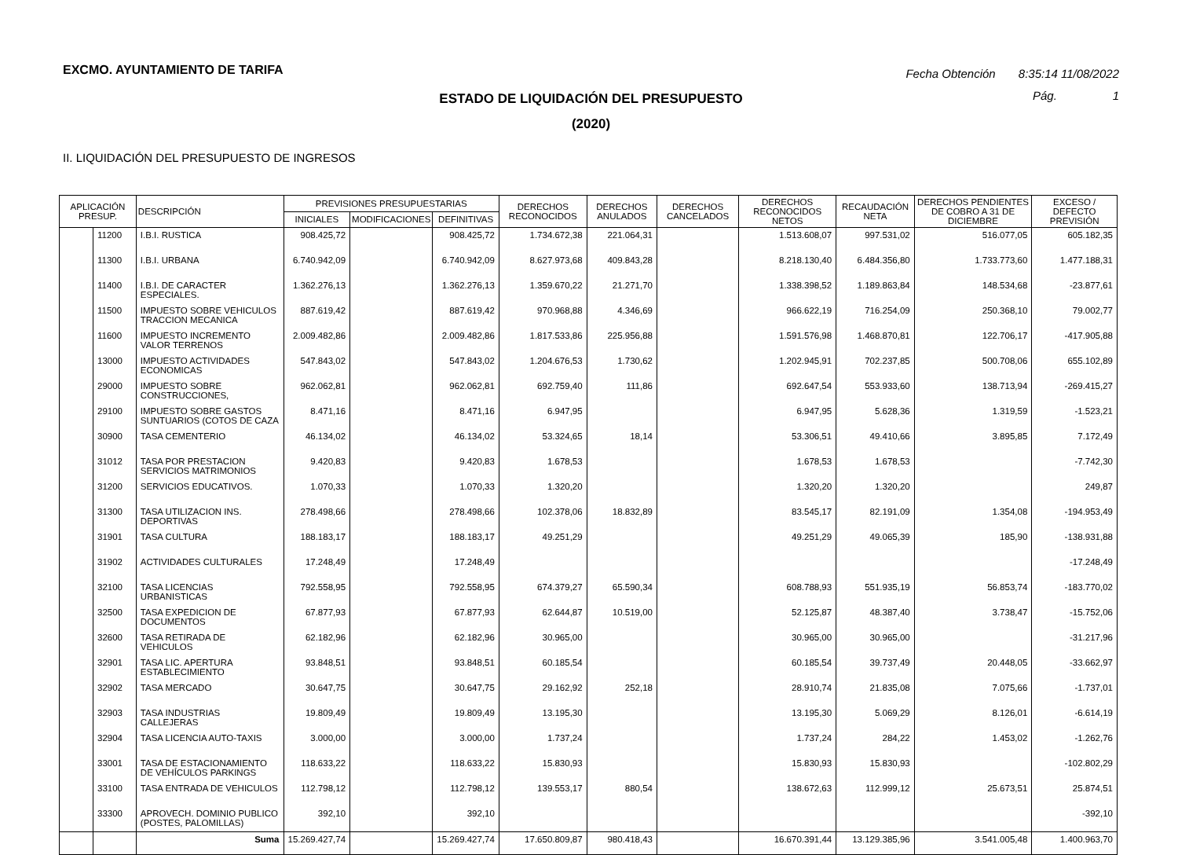EXCMO. AYUNTAMIENTO DE TARIFA
Fecha Obtención 8:35:14 11/08/2022
Pág. 1
ESTADO DE LIQUIDACIÓN DEL PRESUPUESTO
(2020)
II. LIQUIDACIÓN DEL PRESUPUESTO DE INGRESOS
| APLICACIÓN PRESUP. | | DESCRIPCIÓN | PREVISIONES PRESUPUESTARIAS | | | DERECHOS RECONOCIDOS | DERECHOS ANULADOS | DERECHOS CANCELADOS | DERECHOS RECONOCIDOS NETOS | RECAUDACIÓN NETA | DERECHOS PENDIENTES DE COBRO A 31 DE DICIEMBRE | EXCESO / DEFECTO PREVISIÓN |
| --- | --- | --- | --- | --- | --- | --- | --- | --- | --- | --- | --- | --- |
| | | | INICIALES | MODIFICACIONES | DEFINITIVAS | | | | | | | |
| | 11200 | I.B.I. RUSTICA | 908.425,72 | | 908.425,72 | 1.734.672,38 | 221.064,31 | | 1.513.608,07 | 997.531,02 | 516.077,05 | 605.182,35 |
| | 11300 | I.B.I. URBANA | 6.740.942,09 | | 6.740.942,09 | 8.627.973,68 | 409.843,28 | | 8.218.130,40 | 6.484.356,80 | 1.733.773,60 | 1.477.188,31 |
| | 11400 | I.B.I. DE CARACTER ESPECIALES. | 1.362.276,13 | | 1.362.276,13 | 1.359.670,22 | 21.271,70 | | 1.338.398,52 | 1.189.863,84 | 148.534,68 | -23.877,61 |
| | 11500 | IMPUESTO SOBRE VEHICULOS TRACCION MECANICA | 887.619,42 | | 887.619,42 | 970.968,88 | 4.346,69 | | 966.622,19 | 716.254,09 | 250.368,10 | 79.002,77 |
| | 11600 | IMPUESTO INCREMENTO VALOR TERRENOS | 2.009.482,86 | | 2.009.482,86 | 1.817.533,86 | 225.956,88 | | 1.591.576,98 | 1.468.870,81 | 122.706,17 | -417.905,88 |
| | 13000 | IMPUESTO ACTIVIDADES ECONOMICAS | 547.843,02 | | 547.843,02 | 1.204.676,53 | 1.730,62 | | 1.202.945,91 | 702.237,85 | 500.708,06 | 655.102,89 |
| | 29000 | IMPUESTO SOBRE CONSTRUCCIONES, | 962.062,81 | | 962.062,81 | 692.759,40 | 111,86 | | 692.647,54 | 553.933,60 | 138.713,94 | -269.415,27 |
| | 29100 | IMPUESTO SOBRE GASTOS SUNTUARIOS (COTOS DE CAZA | 8.471,16 | | 8.471,16 | 6.947,95 | | | 6.947,95 | 5.628,36 | 1.319,59 | -1.523,21 |
| | 30900 | TASA CEMENTERIO | 46.134,02 | | 46.134,02 | 53.324,65 | 18,14 | | 53.306,51 | 49.410,66 | 3.895,85 | 7.172,49 |
| | 31012 | TASA POR PRESTACION SERVICIOS MATRIMONIOS | 9.420,83 | | 9.420,83 | 1.678,53 | | | 1.678,53 | 1.678,53 | | -7.742,30 |
| | 31200 | SERVICIOS EDUCATIVOS. | 1.070,33 | | 1.070,33 | 1.320,20 | | | 1.320,20 | 1.320,20 | | 249,87 |
| | 31300 | TASA UTILIZACION INS. DEPORTIVAS | 278.498,66 | | 278.498,66 | 102.378,06 | 18.832,89 | | 83.545,17 | 82.191,09 | 1.354,08 | -194.953,49 |
| | 31901 | TASA CULTURA | 188.183,17 | | 188.183,17 | 49.251,29 | | | 49.251,29 | 49.065,39 | 185,90 | -138.931,88 |
| | 31902 | ACTIVIDADES CULTURALES | 17.248,49 | | 17.248,49 | | | | | | | -17.248,49 |
| | 32100 | TASA LICENCIAS URBANISTICAS | 792.558,95 | | 792.558,95 | 674.379,27 | 65.590,34 | | 608.788,93 | 551.935,19 | 56.853,74 | -183.770,02 |
| | 32500 | TASA EXPEDICION DE DOCUMENTOS | 67.877,93 | | 67.877,93 | 62.644,87 | 10.519,00 | | 52.125,87 | 48.387,40 | 3.738,47 | -15.752,06 |
| | 32600 | TASA RETIRADA DE VEHICULOS | 62.182,96 | | 62.182,96 | 30.965,00 | | | 30.965,00 | 30.965,00 | | -31.217,96 |
| | 32901 | TASA LIC. APERTURA ESTABLECIMIENTO | 93.848,51 | | 93.848,51 | 60.185,54 | | | 60.185,54 | 39.737,49 | 20.448,05 | -33.662,97 |
| | 32902 | TASA MERCADO | 30.647,75 | | 30.647,75 | 29.162,92 | 252,18 | | 28.910,74 | 21.835,08 | 7.075,66 | -1.737,01 |
| | 32903 | TASA INDUSTRIAS CALLEJERAS | 19.809,49 | | 19.809,49 | 13.195,30 | | | 13.195,30 | 5.069,29 | 8.126,01 | -6.614,19 |
| | 32904 | TASA LICENCIA AUTO-TAXIS | 3.000,00 | | 3.000,00 | 1.737,24 | | | 1.737,24 | 284,22 | 1.453,02 | -1.262,76 |
| | 33001 | TASA DE ESTACIONAMIENTO DE VEHÍCULOS PARKINGS | 118.633,22 | | 118.633,22 | 15.830,93 | | | 15.830,93 | 15.830,93 | | -102.802,29 |
| | 33100 | TASA ENTRADA DE VEHICULOS | 112.798,12 | | 112.798,12 | 139.553,17 | 880,54 | | 138.672,63 | 112.999,12 | 25.673,51 | 25.874,51 |
| | 33300 | APROVECH. DOMINIO PUBLICO (POSTES, PALOMILLAS) | 392,10 | | 392,10 | | | | | | | -392,10 |
| | | Suma | 15.269.427,74 | | 15.269.427,74 | 17.650.809,87 | 980.418,43 | | 16.670.391,44 | 13.129.385,96 | 3.541.005,48 | 1.400.963,70 |